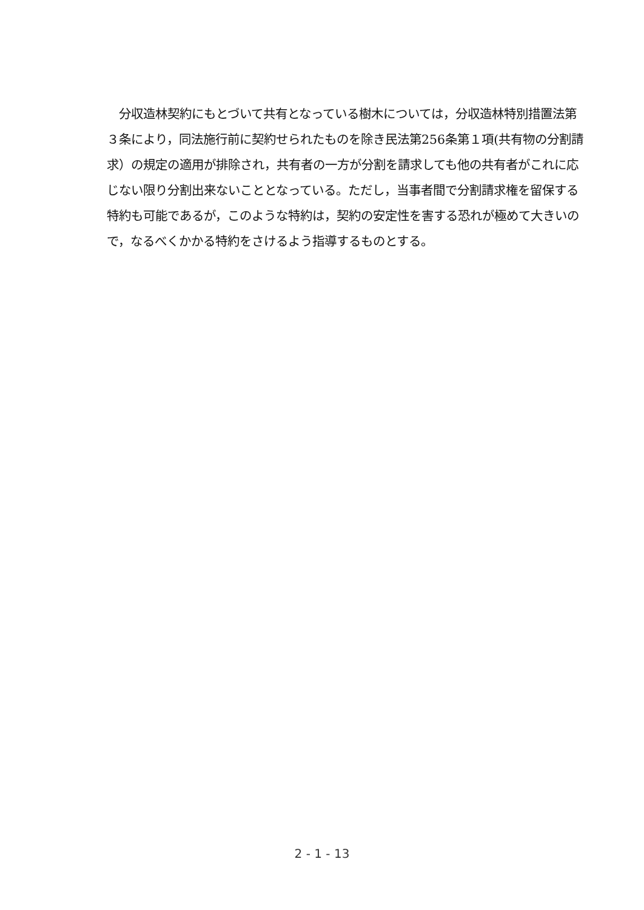分収造林契約にもとづいて共有となっている樹木については，分収造林特別措置法第３条により，同法施行前に契約せられたものを除き民法第256条第１項(共有物の分割請求）の規定の適用が排除され，共有者の一方が分割を請求しても他の共有者がこれに応じない限り分割出来ないこととなっている。ただし，当事者間で分割請求権を留保する特約も可能であるが，このような特約は，契約の安定性を害する恐れが極めて大きいので，なるべくかかる特約をさけるよう指導するものとする。
2 - 1 - 13